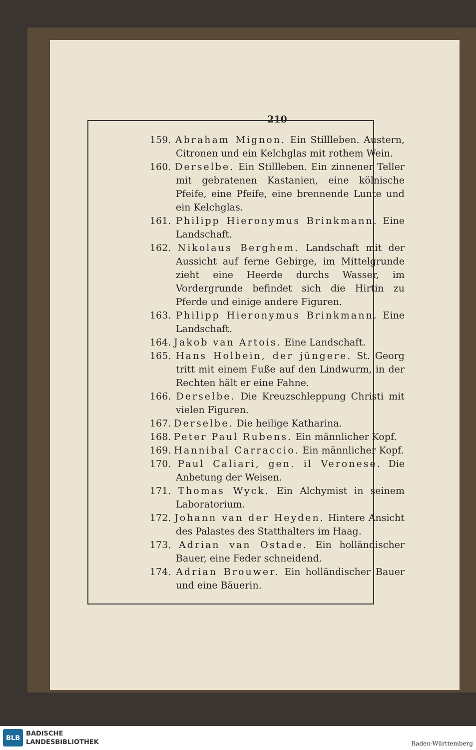210
159. Abraham Mignon. Ein Stillleben. Austern, Citronen und ein Kelchglas mit rothem Wein.
160. Derselbe. Ein Stillleben. Ein zinnener Teller mit gebratenen Kastanien, eine kölnische Pfeife, eine Pfeife, eine brennende Lunte und ein Kelchglas.
161. Philipp Hieronymus Brinkmann. Eine Landschaft.
162. Nikolaus Berghem. Landschaft mit der Aussicht auf ferne Gebirge, im Mittelgrunde zieht eine Heerde durchs Wasser, im Vordergrunde befindet sich die Hirtin zu Pferde und einige andere Figuren.
163. Philipp Hieronymus Brinkmann. Eine Landschaft.
164. Jakob van Artois. Eine Landschaft.
165. Hans Holbein, der jüngere. St. Georg tritt mit einem Fuße auf den Lindwurm, in der Rechten hält er eine Fahne.
166. Derselbe. Die Kreuzschleppung Christi mit vielen Figuren.
167. Derselbe. Die heilige Katharina.
168. Peter Paul Rubens. Ein männlicher Kopf.
169. Hannibal Carraccio. Ein männlicher Kopf.
170. Paul Caliari, gen. il Veronese. Die Anbetung der Weisen.
171. Thomas Wyck. Ein Alchymist in seinem Laboratorium.
172. Johann van der Heyden. Hintere Ansicht des Palastes des Statthalters im Haag.
173. Adrian van Ostade. Ein holländischer Bauer, eine Feder schneidend.
174. Adrian Brouwer. Ein holländischer Bauer und eine Bäuerin.
BLB
BADISCHE
LANDESBIBLIOTHEK
Baden-Württemberg